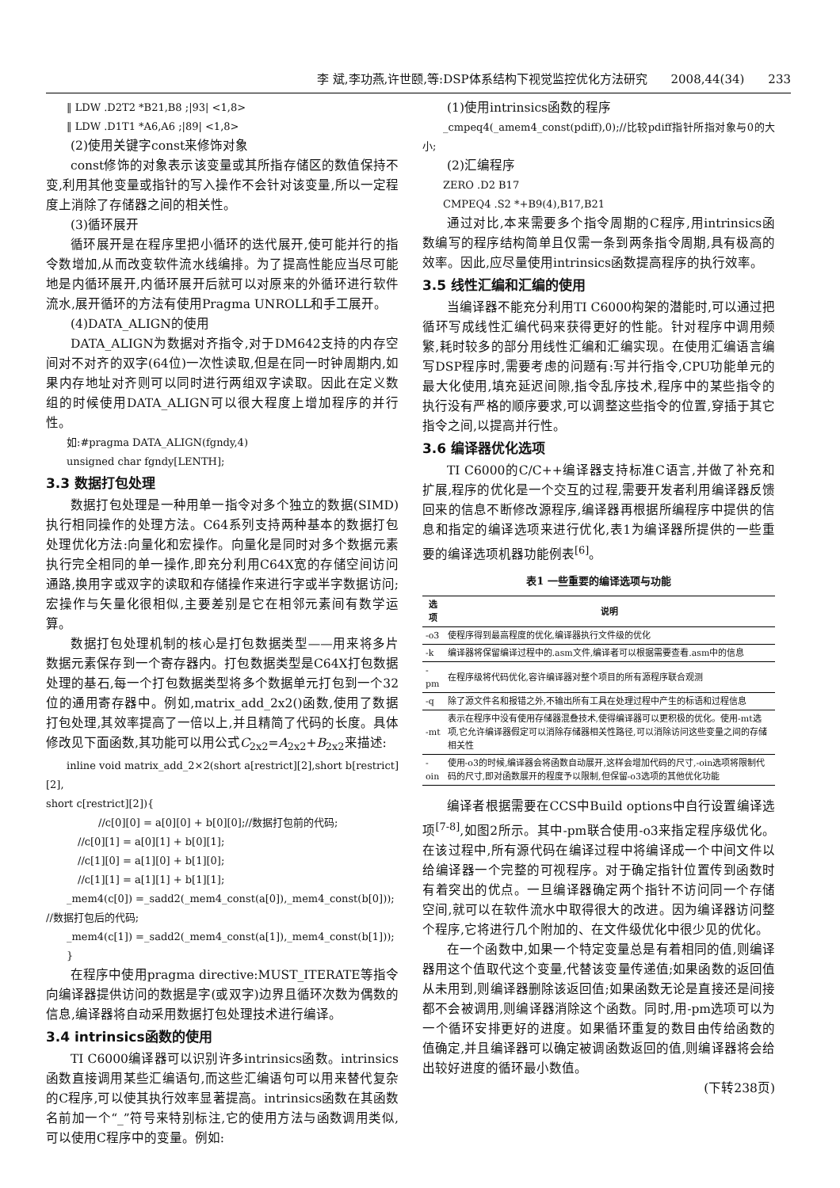李 斌,李功燕,许世颐,等:DSP体系结构下视觉监控优化方法研究 2008,44(34) 233
‖ LDW .D2T2 *B21,B8 ;|93| <1,8>
‖ LDW .D1T1 *A6,A6 ;|89| <1,8>
(2)使用关键字const来修饰对象
const修饰的对象表示该变量或其所指存储区的数值保持不变,利用其他变量或指针的写入操作不会针对该变量,所以一定程度上消除了存储器之间的相关性。
(3)循环展开
循环展开是在程序里把小循环的迭代展开,使可能并行的指令数增加,从而改变软件流水线编排。为了提高性能应当尽可能地是内循环展开,内循环展开后就可以对原来的外循环进行软件流水,展开循环的方法有使用Pragma UNROLL和手工展开。
(4)DATA_ALIGN的使用
DATA_ALIGN为数据对齐指令,对于DM642支持的内存空间对不对齐的双字(64位)一次性读取,但是在同一时钟周期内,如果内存地址对齐则可以同时进行两组双字读取。因此在定义数组的时候使用DATA_ALIGN可以很大程度上增加程序的并行性。
如:#pragma DATA_ALIGN(fgndy,4)
unsigned char fgndy[LENTH];
3.3 数据打包处理
数据打包处理是一种用单一指令对多个独立的数据(SIMD)执行相同操作的处理方法。C64系列支持两种基本的数据打包处理优化方法:向量化和宏操作。向量化是同时对多个数据元素执行完全相同的单一操作,即充分利用C64X宽的存储空间访问通路,换用字或双字的读取和存储操作来进行字或半字数据访问;宏操作与矢量化很相似,主要差别是它在相邻元素间有数学运算。
数据打包处理机制的核心是打包数据类型——用来将多片数据元素保存到一个寄存器内。打包数据类型是C64X打包数据处理的基石,每一个打包数据类型将多个数据单元打包到一个32位的通用寄存器中。例如,matrix_add_2x2()函数,使用了数据打包处理,其效率提高了一倍以上,并且精简了代码的长度。具体修改见下面函数,其功能可以用公式C<sub>2x2</sub>=A<sub>2x2</sub>+B<sub>2x2</sub>来描述:
inline void matrix_add_2×2(short a[restrict][2],short b[restrict][2],
short c[restrict][2]){
//c[0][0] = a[0][0] + b[0][0];//数据打包前的代码;
//c[0][1] = a[0][1] + b[0][1];
//c[1][0] = a[1][0] + b[1][0];
//c[1][1] = a[1][1] + b[1][1];
_mem4(c[0]) =_sadd2(_mem4_const(a[0]),_mem4_const(b[0]));
//数据打包后的代码;
_mem4(c[1]) =_sadd2(_mem4_const(a[1]),_mem4_const(b[1]));
}
在程序中使用pragma directive:MUST_ITERATE等指令向编译器提供访问的数据是字(或双字)边界且循环次数为偶数的信息,编译器将自动采用数据打包处理技术进行编译。
3.4 intrinsics函数的使用
TI C6000编译器可以识别许多intrinsics函数。intrinsics函数直接调用某些汇编语句,而这些汇编语句可以用来替代复杂的C程序,可以使其执行效率显著提高。intrinsics函数在其函数名前加一个“_”符号来特别标注,它的使用方法与函数调用类似,可以使用C程序中的变量。例如:
(1)使用intrinsics函数的程序
_cmpeq4(_amem4_const(pdiff),0);//比较pdiff指针所指对象与0的大小;
(2)汇编程序
ZERO .D2 B17
CMPEQ4 .S2 *+B9(4),B17,B21
通过对比,本来需要多个指令周期的C程序,用intrinsics函数编写的程序结构简单且仅需一条到两条指令周期,具有极高的效率。因此,应尽量使用intrinsics函数提高程序的执行效率。
3.5 线性汇编和汇编的使用
当编译器不能充分利用TI C6000构架的潜能时,可以通过把循环写成线性汇编代码来获得更好的性能。针对程序中调用频繁,耗时较多的部分用线性汇编和汇编实现。在使用汇编语言编写DSP程序时,需要考虑的问题有:写并行指令,CPU功能单元的最大化使用,填充延迟间隙,指令乱序技术,程序中的某些指令的执行没有严格的顺序要求,可以调整这些指令的位置,穿插于其它指令之间,以提高并行性。
3.6 编译器优化选项
TI C6000的C/C++编译器支持标准C语言,并做了补充和扩展,程序的优化是一个交互的过程,需要开发者利用编译器反馈回来的信息不断修改源程序,编译器再根据所编程序中提供的信息和指定的编译选项来进行优化,表1为编译器所提供的一些重要的编译选项机器功能例表<sup>[6]</sup>。
表1 一些重要的编译选项与功能
| 选项 | 说明 |
| --- | --- |
| -o3 | 使程序得到最高程度的优化,编译器执行文件级的优化 |
| -k | 编译器将保留编译过程中的.asm文件,编译者可以根据需要查看.asm中的信息 |
| -pm | 在程序级将代码优化,容许编译器对整个项目的所有源程序联合观测 |
| -q | 除了源文件名和报错之外,不输出所有工具在处理过程中产生的标语和过程信息 |
| -mt | 表示在程序中没有使用存储器混叠技术,使得编译器可以更积极的优化。使用-mt选项,它允许编译器假定可以消除存储器相关性路径,可以消除访问这些变量之间的存储相关性 |
| -oin | 使用-o3的时候,编译器会将函数自动展开,这样会增加代码的尺寸,-oin选项将限制代码的尺寸,即对函数展开的程度予以限制,但保留-o3选项的其他优化功能 |
编译者根据需要在CCS中Build options中自行设置编译选项<sup>[7-8]</sup>,如图2所示。其中-pm联合使用-o3来指定程序级优化。在该过程中,所有源代码在编译过程中将编译成一个中间文件以给编译器一个完整的可视程序。对于确定指针位置传到函数时有着突出的优点。一旦编译器确定两个指针不访问同一个存储空间,就可以在软件流水中取得很大的改进。因为编译器访问整个程序,它将进行几个附加的、在文件级优化中很少见的优化。
在一个函数中,如果一个特定变量总是有着相同的值,则编译器用这个值取代这个变量,代替该变量传递值;如果函数的返回值从未用到,则编译器删除该返回值;如果函数无论是直接还是间接都不会被调用,则编译器消除这个函数。同时,用-pm选项可以为一个循环安排更好的进度。如果循环重复的数目由传给函数的值确定,并且编译器可以确定被调函数返回的值,则编译器将会给出较好进度的循环最小数值。
(下转238页)